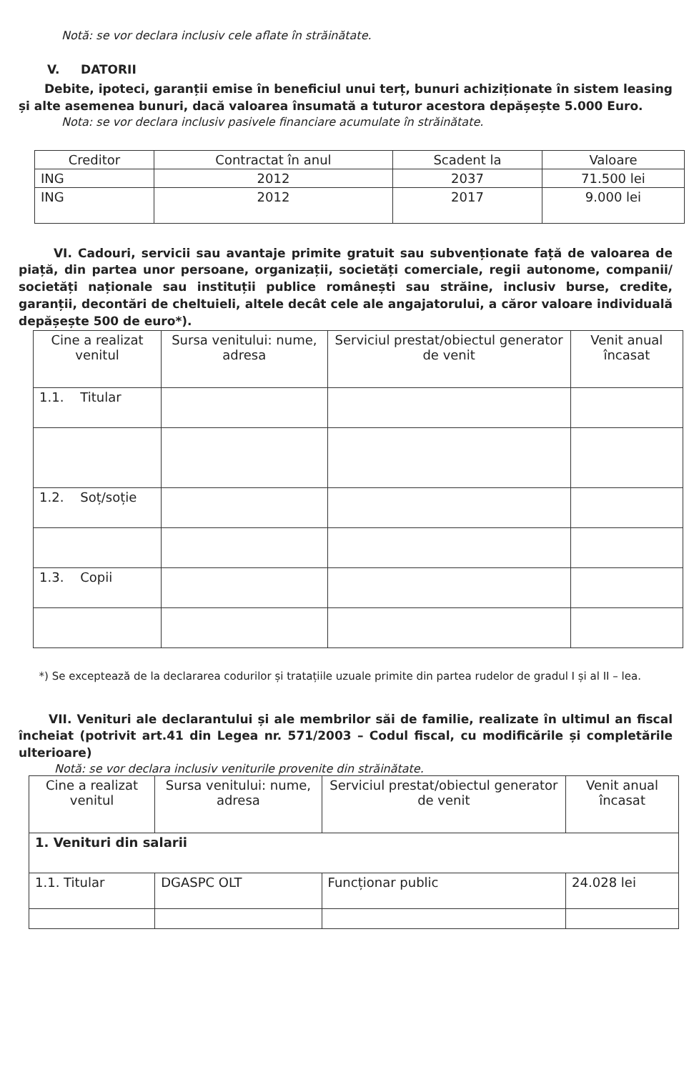Notă: se vor declara inclusiv cele aflate în străinătate.
V. DATORII
Debite, ipoteci, garanții emise în beneficiul unui terț, bunuri achiziționate în sistem leasing și alte asemenea bunuri, dacă valoarea însumată a tuturor acestora depășește 5.000 Euro.
Nota: se vor declara inclusiv pasivele financiare acumulate în străinătate.
| Creditor | Contractat în anul | Scadent la | Valoare |
| --- | --- | --- | --- |
| ING | 2012 | 2037 | 71.500 lei |
| ING | 2012 | 2017 | 9.000 lei |
VI. Cadouri, servicii sau avantaje primite gratuit sau subvenționate față de valoarea de piață, din partea unor persoane, organizații, societăți comerciale, regii autonome, companii/ societăți naționale sau instituții publice românești sau străine, inclusiv burse, credite, garanții, decontări de cheltuieli, altele decât cele ale angajatorului, a căror valoare individuală depășește 500 de euro*).
| Cine a realizat venitul | Sursa venitului: nume, adresa | Serviciul prestat/obiectul generator de venit | Venit anual încasat |
| --- | --- | --- | --- |
| 1.1. Titular | | | |
| 1.2. Soț/soție | | | |
| 1.3. Copii | | | |
*) Se exceptează de la declararea codurilor și tratațiile uzuale primite din partea rudelor de gradul I și al II – lea.
VII. Venituri ale declarantului și ale membrilor săi de familie, realizate în ultimul an fiscal încheiat (potrivit art.41 din Legea nr. 571/2003 – Codul fiscal, cu modificările și completările ulterioare)
Notă: se vor declara inclusiv veniturile provenite din străinătate.
| Cine a realizat venitul | Sursa venitului: nume, adresa | Serviciul prestat/obiectul generator de venit | Venit anual încasat |
| --- | --- | --- | --- |
| 1. Venituri din salarii | | | |
| 1.1. Titular | DGASPC OLT | Funcționar public | 24.028 lei |